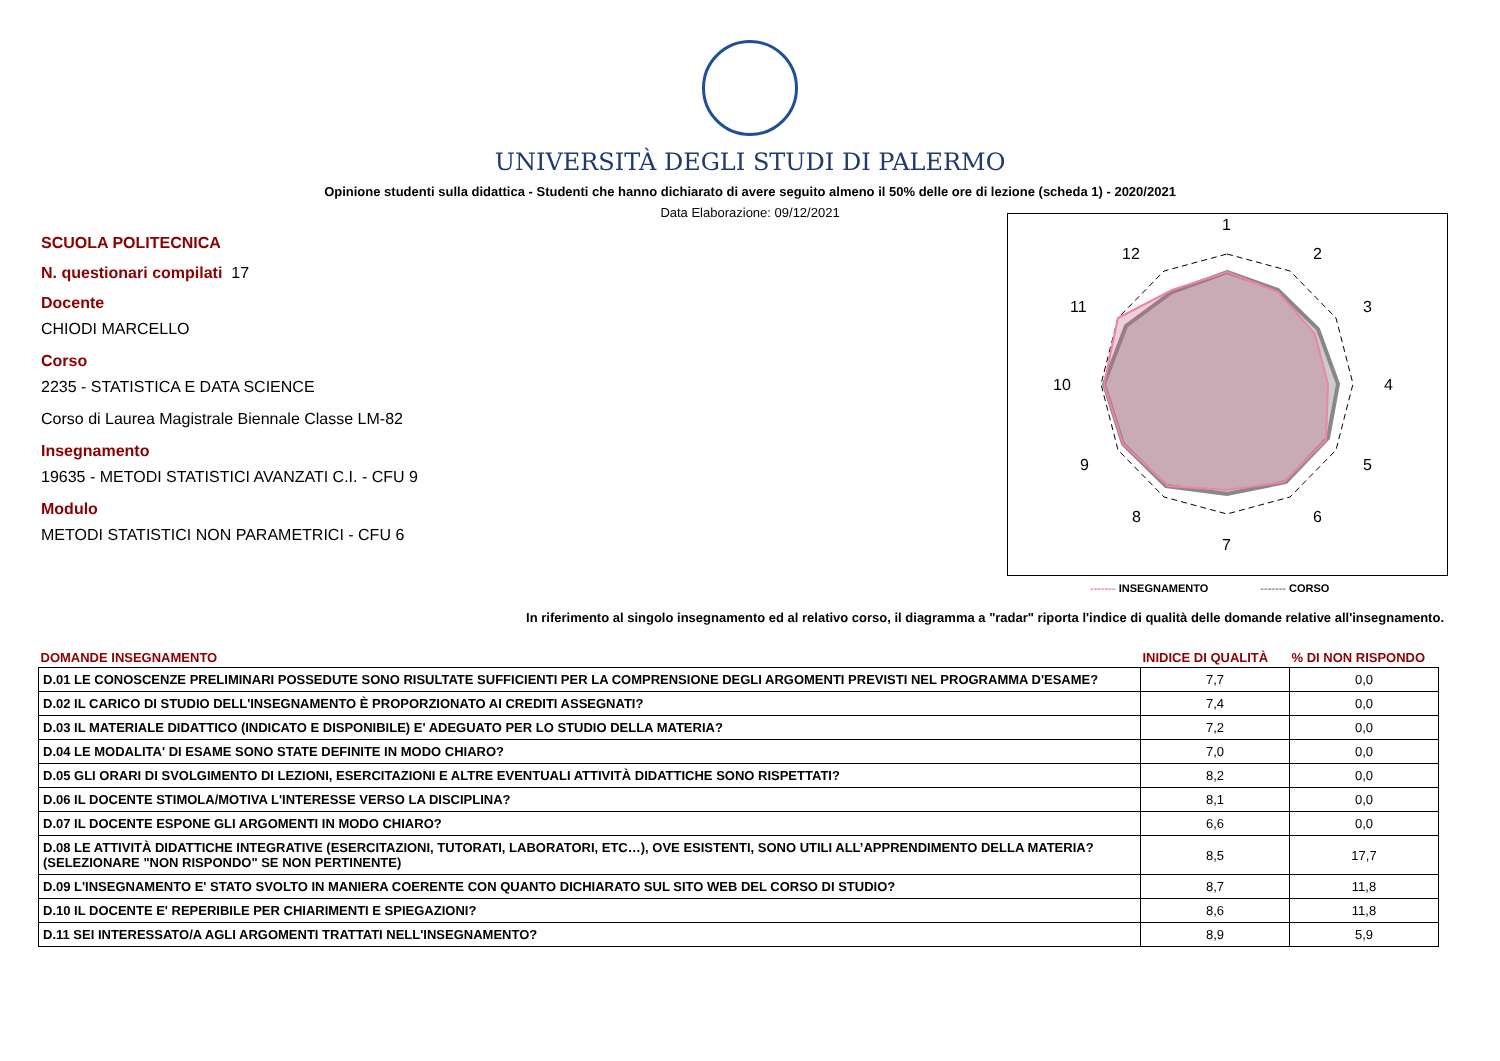UNIVERSITÀ DEGLI STUDI DI PALERMO
Opinione studenti sulla didattica - Studenti che hanno dichiarato di avere seguito almeno il 50% delle ore di lezione (scheda 1) - 2020/2021
Data Elaborazione: 09/12/2021
SCUOLA POLITECNICA
N. questionari compilati 17
Docente
CHIODI MARCELLO
Corso
2235 - STATISTICA E DATA SCIENCE
Corso di Laurea Magistrale Biennale Classe LM-82
Insegnamento
19635 - METODI STATISTICI AVANZATI C.I. - CFU 9
Modulo
METODI STATISTICI NON PARAMETRICI - CFU 6
1
2
3
4
5
6
7
8
9
10
11
12
------- INSEGNAMENTO ------- CORSO
In riferimento al singolo insegnamento ed al relativo corso, il diagramma a "radar" riporta l'indice di qualità delle domande relative all'insegnamento.
| DOMANDE INSEGNAMENTO | INIDICE DI QUALITÀ | % DI NON RISPONDO |
| --- | --- | --- |
| D.01 LE CONOSCENZE PRELIMINARI POSSEDUTE SONO RISULTATE SUFFICIENTI PER LA COMPRENSIONE DEGLI ARGOMENTI PREVISTI NEL PROGRAMMA D'ESAME? | 7,7 | 0,0 |
| D.02 IL CARICO DI STUDIO DELL'INSEGNAMENTO È PROPORZIONATO AI CREDITI ASSEGNATI? | 7,4 | 0,0 |
| D.03 IL MATERIALE DIDATTICO (INDICATO E DISPONIBILE) E' ADEGUATO PER LO STUDIO DELLA MATERIA? | 7,2 | 0,0 |
| D.04 LE MODALITA' DI ESAME SONO STATE DEFINITE IN MODO CHIARO? | 7,0 | 0,0 |
| D.05 GLI ORARI DI SVOLGIMENTO DI LEZIONI, ESERCITAZIONI E ALTRE EVENTUALI ATTIVITÀ DIDATTICHE SONO RISPETTATI? | 8,2 | 0,0 |
| D.06 IL DOCENTE STIMOLA/MOTIVA L'INTERESSE VERSO LA DISCIPLINA? | 8,1 | 0,0 |
| D.07 IL DOCENTE ESPONE GLI ARGOMENTI IN MODO CHIARO? | 6,6 | 0,0 |
| D.08 LE ATTIVITÀ DIDATTICHE INTEGRATIVE (ESERCITAZIONI, TUTORATI, LABORATORI, ETC…), OVE ESISTENTI, SONO UTILI ALL’APPRENDIMENTO DELLA MATERIA? (SELEZIONARE "NON RISPONDO" SE NON PERTINENTE) | 8,5 | 17,7 |
| D.09 L'INSEGNAMENTO E' STATO SVOLTO IN MANIERA COERENTE CON QUANTO DICHIARATO SUL SITO WEB DEL CORSO DI STUDIO? | 8,7 | 11,8 |
| D.10 IL DOCENTE E' REPERIBILE PER CHIARIMENTI E SPIEGAZIONI? | 8,6 | 11,8 |
| D.11 SEI INTERESSATO/A AGLI ARGOMENTI TRATTATI NELL'INSEGNAMENTO? | 8,9 | 5,9 |